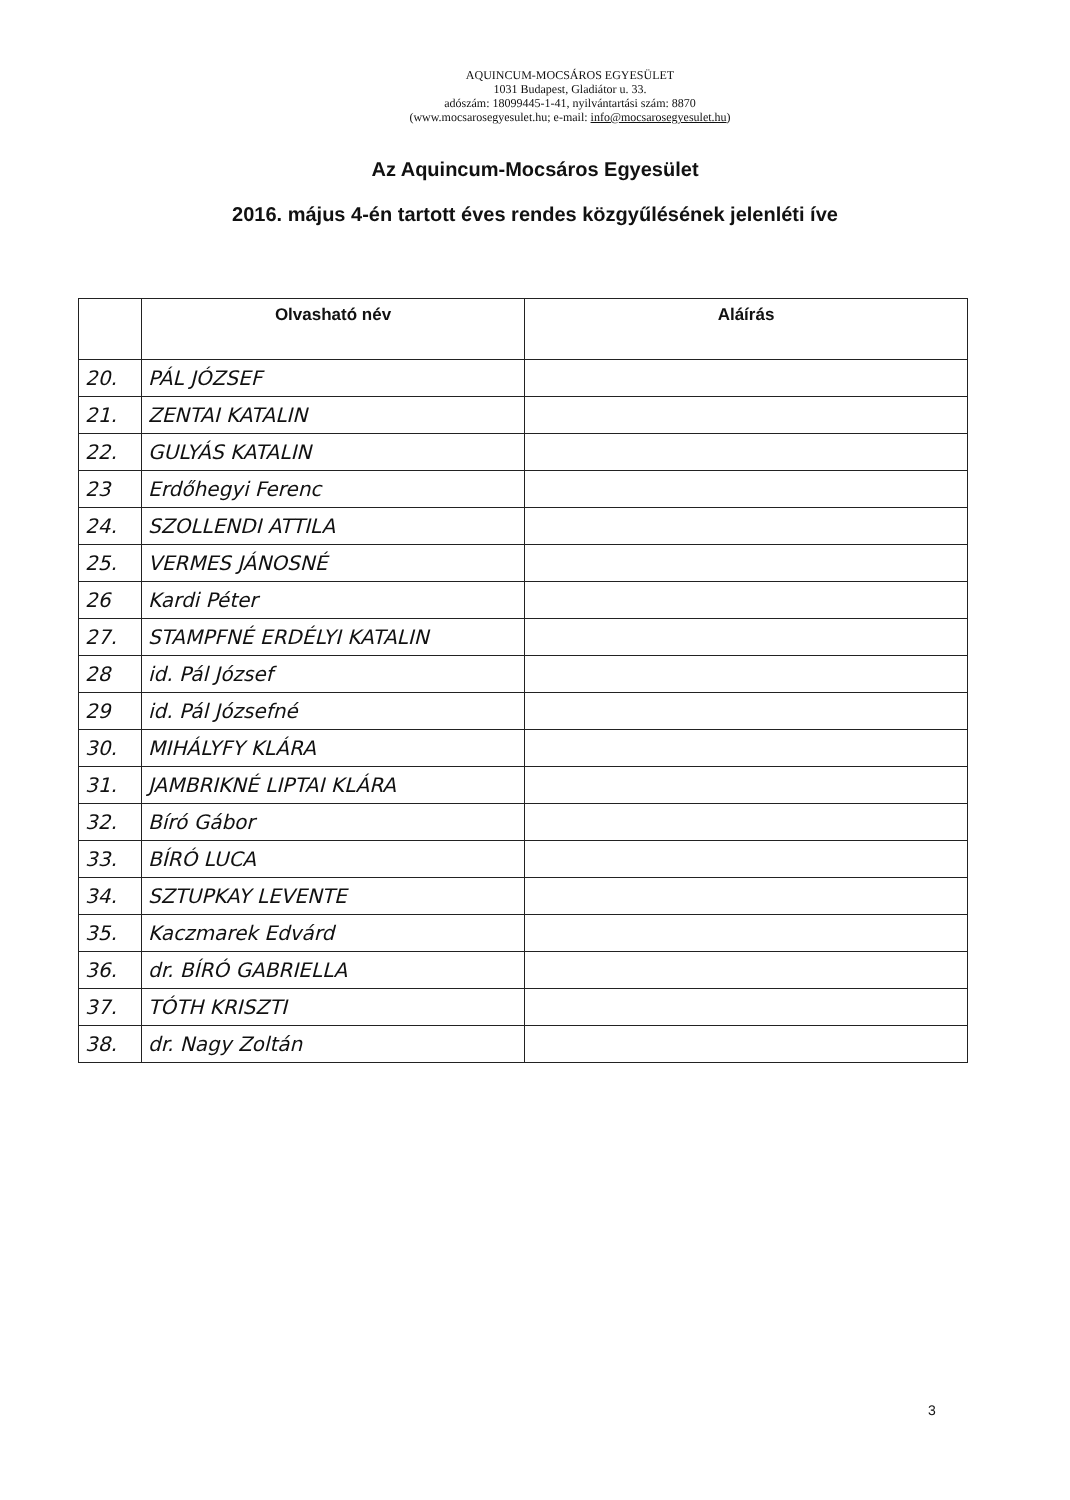AQUINCUM-MOCSÁROS EGYESÜLET
1031 Budapest, Gladiátor u. 33.
adószám: 18099445-1-41, nyilvántartási szám: 8870
(www.mocsarosegyesulet.hu; e-mail: info@mocsarosegyesulet.hu)
Az Aquincum-Mocsáros Egyesület
2016. május 4-én tartott éves rendes közgyűlésének jelenléti íve
| | Olvasható név | Aláírás |
| --- | --- | --- |
| 20. | PÁL JÓZSEF | |
| 21. | ZENTAI KATALIN | |
| 22. | GULYÁS KATALIN | |
| 23 | Erdőhegyi Ferenc | |
| 24. | SZOLLENDI ATTILA | |
| 25. | VERMES JÁNOSNÉ | |
| 26 | Kardi Péter | |
| 27. | STAMPFNÉ ERDÉLYI KATALIN | |
| 28 | id. Pál József | |
| 29 | id. Pál Józsefné | |
| 30. | MIHÁLYFY KLÁRA | |
| 31. | JAMBRIKNÉ LIPTAI KLÁRA | |
| 32. | Bíró Gábor | |
| 33. | BÍRÓ LUCA | |
| 34. | SZTUPKAY LEVENTE | |
| 35. | Kaczmarek Edvárd | |
| 36. | dr. BÍRÓ GABRIELLA | |
| 37. | TÓTH KRISZTI | |
| 38. | dr. Nagy Zoltán | |
3